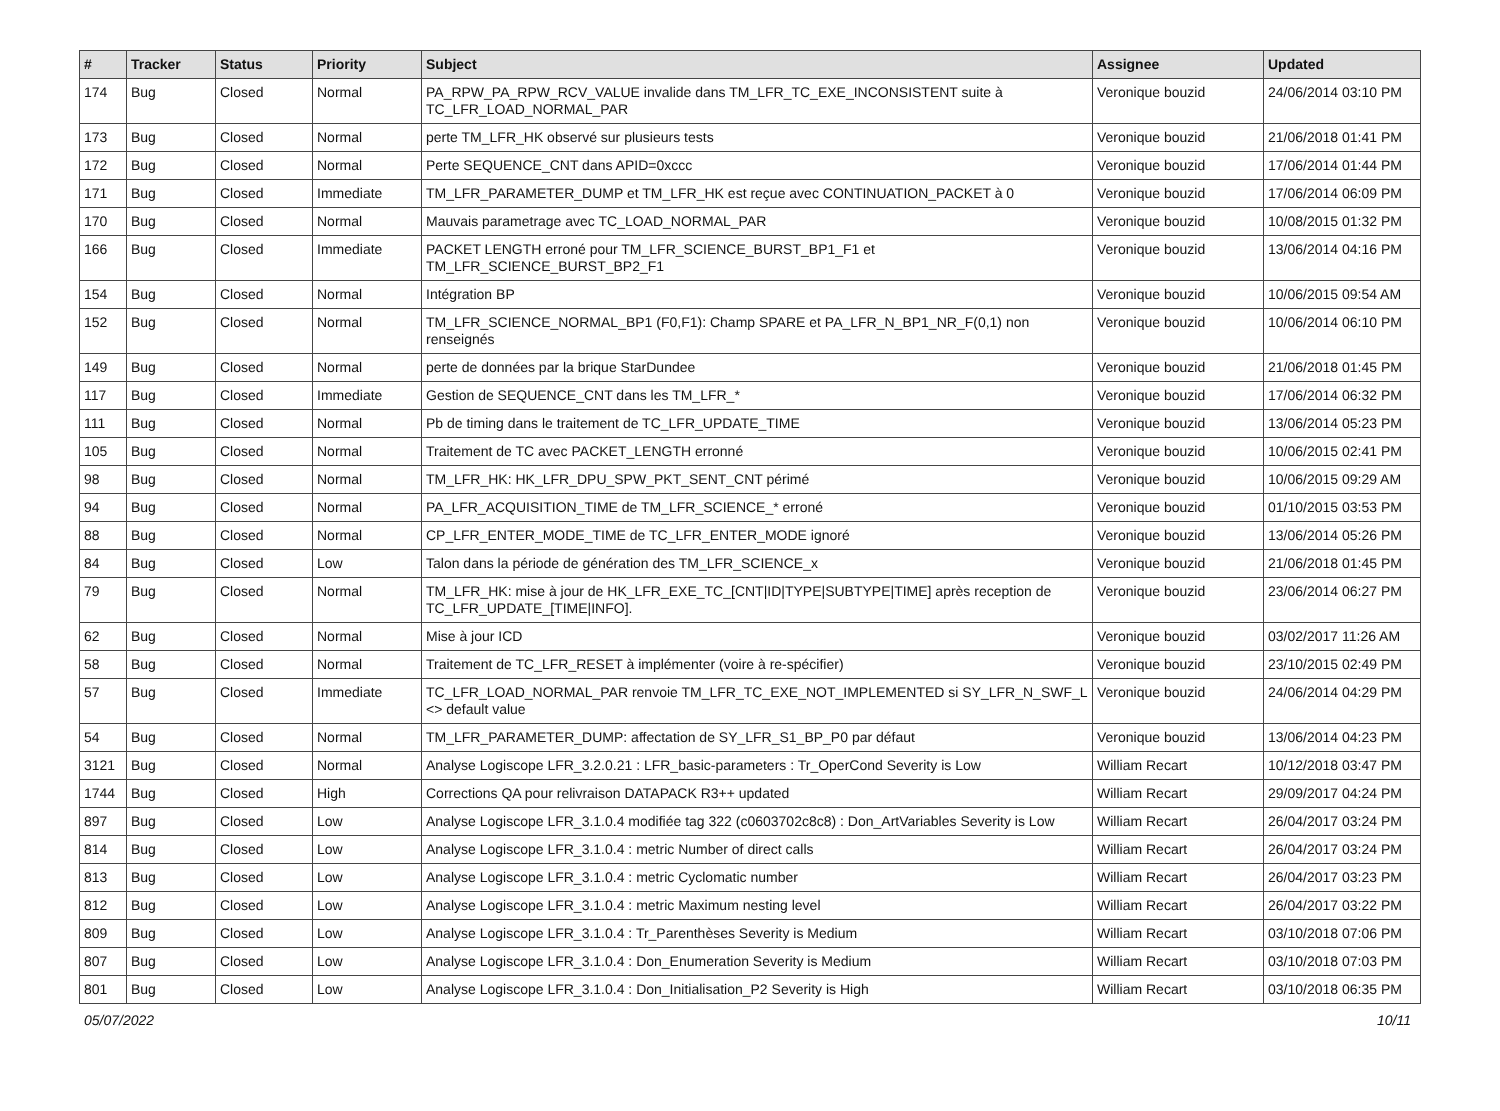| # | Tracker | Status | Priority | Subject | Assignee | Updated |
| --- | --- | --- | --- | --- | --- | --- |
| 174 | Bug | Closed | Normal | PA_RPW_PA_RPW_RCV_VALUE invalide dans TM_LFR_TC_EXE_INCONSISTENT suite à TC_LFR_LOAD_NORMAL_PAR | Veronique bouzid | 24/06/2014 03:10 PM |
| 173 | Bug | Closed | Normal | perte TM_LFR_HK observé sur plusieurs tests | Veronique bouzid | 21/06/2018 01:41 PM |
| 172 | Bug | Closed | Normal | Perte SEQUENCE_CNT dans APID=0xccc | Veronique bouzid | 17/06/2014 01:44 PM |
| 171 | Bug | Closed | Immediate | TM_LFR_PARAMETER_DUMP et TM_LFR_HK est reçue avec CONTINUATION_PACKET à 0 | Veronique bouzid | 17/06/2014 06:09 PM |
| 170 | Bug | Closed | Normal | Mauvais parametrage avec TC_LOAD_NORMAL_PAR | Veronique bouzid | 10/08/2015 01:32 PM |
| 166 | Bug | Closed | Immediate | PACKET LENGTH erroné pour TM_LFR_SCIENCE_BURST_BP1_F1 et TM_LFR_SCIENCE_BURST_BP2_F1 | Veronique bouzid | 13/06/2014 04:16 PM |
| 154 | Bug | Closed | Normal | Intégration BP | Veronique bouzid | 10/06/2015 09:54 AM |
| 152 | Bug | Closed | Normal | TM_LFR_SCIENCE_NORMAL_BP1 (F0,F1): Champ SPARE et PA_LFR_N_BP1_NR_F(0,1) non renseignés | Veronique bouzid | 10/06/2014 06:10 PM |
| 149 | Bug | Closed | Normal | perte de données par la brique StarDundee | Veronique bouzid | 21/06/2018 01:45 PM |
| 117 | Bug | Closed | Immediate | Gestion de SEQUENCE_CNT dans les TM_LFR_* | Veronique bouzid | 17/06/2014 06:32 PM |
| 111 | Bug | Closed | Normal | Pb de timing dans le traitement de TC_LFR_UPDATE_TIME | Veronique bouzid | 13/06/2014 05:23 PM |
| 105 | Bug | Closed | Normal | Traitement de TC avec PACKET_LENGTH erronné | Veronique bouzid | 10/06/2015 02:41 PM |
| 98 | Bug | Closed | Normal | TM_LFR_HK: HK_LFR_DPU_SPW_PKT_SENT_CNT périmé | Veronique bouzid | 10/06/2015 09:29 AM |
| 94 | Bug | Closed | Normal | PA_LFR_ACQUISITION_TIME de TM_LFR_SCIENCE_* erroné | Veronique bouzid | 01/10/2015 03:53 PM |
| 88 | Bug | Closed | Normal | CP_LFR_ENTER_MODE_TIME de TC_LFR_ENTER_MODE ignoré | Veronique bouzid | 13/06/2014 05:26 PM |
| 84 | Bug | Closed | Low | Talon dans la période de génération des TM_LFR_SCIENCE_x | Veronique bouzid | 21/06/2018 01:45 PM |
| 79 | Bug | Closed | Normal | TM_LFR_HK: mise à jour de HK_LFR_EXE_TC_[CNT/ID/TYPE/SUBTYPE/TIME] après reception de TC_LFR_UPDATE_[TIME/INFO]. | Veronique bouzid | 23/06/2014 06:27 PM |
| 62 | Bug | Closed | Normal | Mise à jour ICD | Veronique bouzid | 03/02/2017 11:26 AM |
| 58 | Bug | Closed | Normal | Traitement de TC_LFR_RESET à implémenter (voire à re-spécifier) | Veronique bouzid | 23/10/2015 02:49 PM |
| 57 | Bug | Closed | Immediate | TC_LFR_LOAD_NORMAL_PAR renvoie TM_LFR_TC_EXE_NOT_IMPLEMENTED si SY_LFR_N_SWF_L <> default value | Veronique bouzid | 24/06/2014 04:29 PM |
| 54 | Bug | Closed | Normal | TM_LFR_PARAMETER_DUMP: affectation de SY_LFR_S1_BP_P0 par défaut | Veronique bouzid | 13/06/2014 04:23 PM |
| 3121 | Bug | Closed | Normal | Analyse Logiscope LFR_3.2.0.21 : LFR_basic-parameters : Tr_OperCond Severity is Low | William Recart | 10/12/2018 03:47 PM |
| 1744 | Bug | Closed | High | Corrections QA pour relivraison DATAPACK R3++ updated | William Recart | 29/09/2017 04:24 PM |
| 897 | Bug | Closed | Low | Analyse Logiscope LFR_3.1.0.4 modifiée tag 322 (c0603702c8c8) : Don_ArtVariables Severity is Low | William Recart | 26/04/2017 03:24 PM |
| 814 | Bug | Closed | Low | Analyse Logiscope LFR_3.1.0.4 : metric Number of direct calls | William Recart | 26/04/2017 03:24 PM |
| 813 | Bug | Closed | Low | Analyse Logiscope LFR_3.1.0.4 : metric Cyclomatic number | William Recart | 26/04/2017 03:23 PM |
| 812 | Bug | Closed | Low | Analyse Logiscope LFR_3.1.0.4 : metric Maximum nesting level | William Recart | 26/04/2017 03:22 PM |
| 809 | Bug | Closed | Low | Analyse Logiscope LFR_3.1.0.4 : Tr_Parenthèses Severity is Medium | William Recart | 03/10/2018 07:06 PM |
| 807 | Bug | Closed | Low | Analyse Logiscope LFR_3.1.0.4 : Don_Enumeration Severity is Medium | William Recart | 03/10/2018 07:03 PM |
| 801 | Bug | Closed | Low | Analyse Logiscope LFR_3.1.0.4 : Don_Initialisation_P2 Severity is High | William Recart | 03/10/2018 06:35 PM |
05/07/2022 10/11